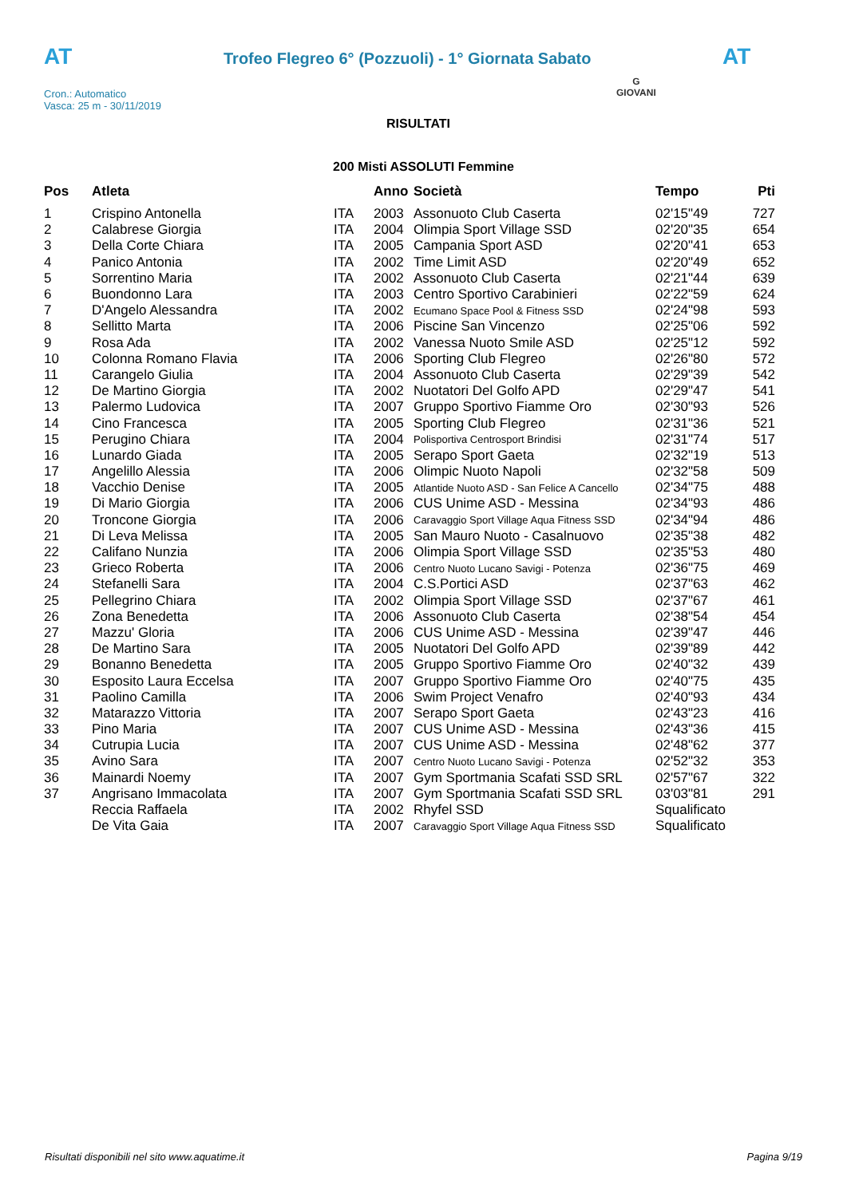AT
Trofeo Flegreo 6° (Pozzuoli) - 1° Giornata Sabato
AT
G
GIOVANI
Cron.: Automatico
Vasca: 25 m - 30/11/2019
RISULTATI
200 Misti ASSOLUTI Femmine
| Pos | Atleta | | Anno | Società | Tempo | Pti |
| --- | --- | --- | --- | --- | --- | --- |
| 1 | Crispino Antonella | ITA | 2003 | Assonuoto Club Caserta | 02'15"49 | 727 |
| 2 | Calabrese Giorgia | ITA | 2004 | Olimpia Sport Village SSD | 02'20"35 | 654 |
| 3 | Della Corte Chiara | ITA | 2005 | Campania Sport ASD | 02'20"41 | 653 |
| 4 | Panico Antonia | ITA | 2002 | Time Limit ASD | 02'20"49 | 652 |
| 5 | Sorrentino Maria | ITA | 2002 | Assonuoto Club Caserta | 02'21"44 | 639 |
| 6 | Buondonno Lara | ITA | 2003 | Centro Sportivo Carabinieri | 02'22"59 | 624 |
| 7 | D'Angelo Alessandra | ITA | 2002 | Ecumano Space Pool & Fitness SSD | 02'24"98 | 593 |
| 8 | Sellitto Marta | ITA | 2006 | Piscine San Vincenzo | 02'25"06 | 592 |
| 9 | Rosa Ada | ITA | 2002 | Vanessa Nuoto Smile ASD | 02'25"12 | 592 |
| 10 | Colonna Romano Flavia | ITA | 2006 | Sporting Club Flegreo | 02'26"80 | 572 |
| 11 | Carangelo Giulia | ITA | 2004 | Assonuoto Club Caserta | 02'29"39 | 542 |
| 12 | De Martino Giorgia | ITA | 2002 | Nuotatori Del Golfo APD | 02'29"47 | 541 |
| 13 | Palermo Ludovica | ITA | 2007 | Gruppo Sportivo Fiamme Oro | 02'30"93 | 526 |
| 14 | Cino Francesca | ITA | 2005 | Sporting Club Flegreo | 02'31"36 | 521 |
| 15 | Perugino Chiara | ITA | 2004 | Polisportiva Centrosport Brindisi | 02'31"74 | 517 |
| 16 | Lunardo Giada | ITA | 2005 | Serapo Sport Gaeta | 02'32"19 | 513 |
| 17 | Angelillo Alessia | ITA | 2006 | Olimpic Nuoto Napoli | 02'32"58 | 509 |
| 18 | Vacchio Denise | ITA | 2005 | Atlantide Nuoto ASD - San Felice A Cancello | 02'34"75 | 488 |
| 19 | Di Mario Giorgia | ITA | 2006 | CUS Unime ASD - Messina | 02'34"93 | 486 |
| 20 | Troncone Giorgia | ITA | 2006 | Caravaggio Sport Village Aqua Fitness SSD | 02'34"94 | 486 |
| 21 | Di Leva Melissa | ITA | 2005 | San Mauro Nuoto - Casalnuovo | 02'35"38 | 482 |
| 22 | Califano Nunzia | ITA | 2006 | Olimpia Sport Village SSD | 02'35"53 | 480 |
| 23 | Grieco Roberta | ITA | 2006 | Centro Nuoto Lucano Savigi - Potenza | 02'36"75 | 469 |
| 24 | Stefanelli Sara | ITA | 2004 | C.S.Portici ASD | 02'37"63 | 462 |
| 25 | Pellegrino Chiara | ITA | 2002 | Olimpia Sport Village SSD | 02'37"67 | 461 |
| 26 | Zona Benedetta | ITA | 2006 | Assonuoto Club Caserta | 02'38"54 | 454 |
| 27 | Mazzu' Gloria | ITA | 2006 | CUS Unime ASD - Messina | 02'39"47 | 446 |
| 28 | De Martino Sara | ITA | 2005 | Nuotatori Del Golfo APD | 02'39"89 | 442 |
| 29 | Bonanno Benedetta | ITA | 2005 | Gruppo Sportivo Fiamme Oro | 02'40"32 | 439 |
| 30 | Esposito Laura Eccelsa | ITA | 2007 | Gruppo Sportivo Fiamme Oro | 02'40"75 | 435 |
| 31 | Paolino Camilla | ITA | 2006 | Swim Project Venafro | 02'40"93 | 434 |
| 32 | Matarazzo Vittoria | ITA | 2007 | Serapo Sport Gaeta | 02'43"23 | 416 |
| 33 | Pino Maria | ITA | 2007 | CUS Unime ASD - Messina | 02'43"36 | 415 |
| 34 | Cutrupia Lucia | ITA | 2007 | CUS Unime ASD - Messina | 02'48"62 | 377 |
| 35 | Avino Sara | ITA | 2007 | Centro Nuoto Lucano Savigi - Potenza | 02'52"32 | 353 |
| 36 | Mainardi Noemy | ITA | 2007 | Gym Sportmania Scafati SSD SRL | 02'57"67 | 322 |
| 37 | Angrisano Immacolata | ITA | 2007 | Gym Sportmania Scafati SSD SRL | 03'03"81 | 291 |
| | Reccia Raffaela | ITA | 2002 | Rhyfel SSD | Squalificato | |
| | De Vita Gaia | ITA | 2007 | Caravaggio Sport Village Aqua Fitness SSD | Squalificato | |
Risultati disponibili nel sito www.aquatime.it Pagina 9/19